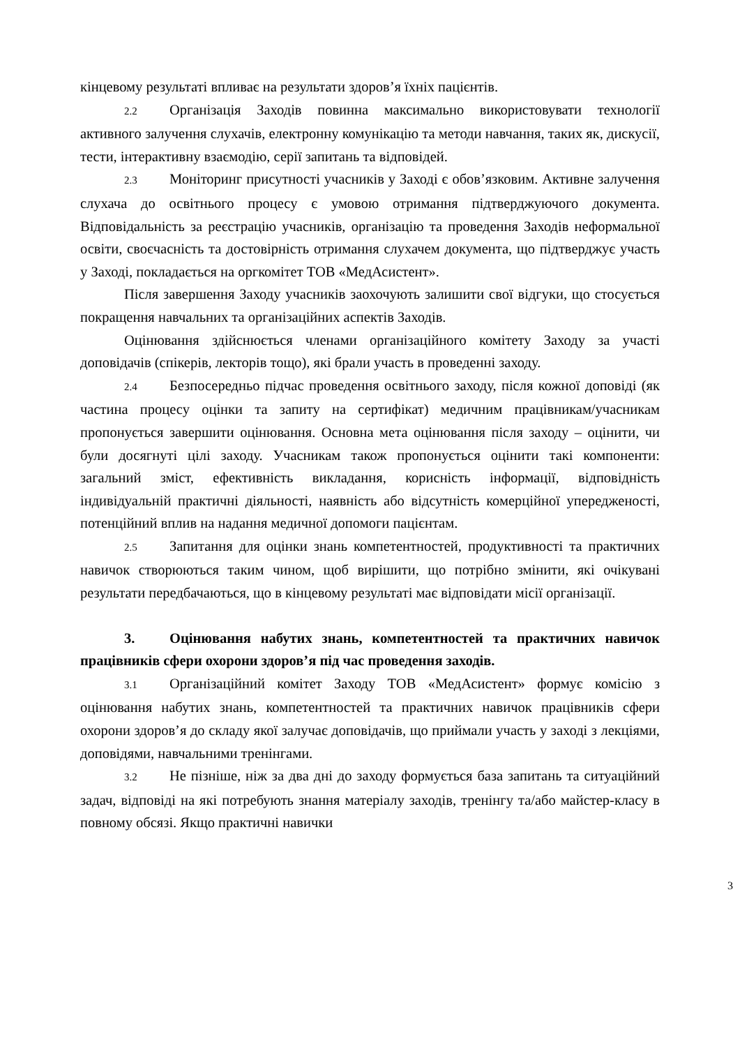кінцевому результаті впливає на результати здоров’я їхніх пацієнтів.
2.2 Організація Заходів повинна максимально використовувати технології активного залучення слухачів, електронну комунікацію та методи навчання, таких як, дискусії, тести, інтерактивну взаємодію, серії запитань та відповідей.
2.3 Моніторинг присутності учасників у Заході є обов’язковим. Активне залучення слухача до освітнього процесу є умовою отримання підтверджуючого документа. Відповідальність за реєстрацію учасників, організацію та проведення Заходів неформальної освіти, своєчасність та достовірність отримання слухачем документа, що підтверджує участь у Заході, покладається на оргкомітет ТОВ «МедАсистент».
Після завершення Заходу учасників заохочують залишити свої відгуки, що стосується покращення навчальних та організаційних аспектів Заходів.
Оцінювання здійснюється членами організаційного комітету Заходу за участі доповідачів (спікерів, лекторів тощо), які брали участь в проведенні заходу.
2.4 Безпосередньо підчас проведення освітнього заходу, після кожної доповіді (як частина процесу оцінки та запиту на сертифікат) медичним працівникам/учасникам пропонується завершити оцінювання. Основна мета оцінювання після заходу – оцінити, чи були досягнуті цілі заходу. Учасникам також пропонується оцінити такі компоненти: загальний зміст, ефективність викладання, корисність інформації, відповідність індивідуальній практичні діяльності, наявність або відсутність комерційної упередженості, потенційний вплив на надання медичної допомоги пацієнтам.
2.5 Запитання для оцінки знань компетентностей, продуктивності та практичних навичок створюються таким чином, щоб вирішити, що потрібно змінити, які очікувані результати передбачаються, що в кінцевому результаті має відповідати місії організації.
3. Оцінювання набутих знань, компетентностей та практичних навичок працівників сфери охорони здоров’я під час проведення заходів.
3.1 Організаційний комітет Заходу ТОВ «МедАсистент» формує комісію з оцінювання набутих знань, компетентностей та практичних навичок працівників сфери охорони здоров’я до складу якої залучає доповідачів, що приймали участь у заході з лекціями, доповідями, навчальними тренінгами.
3.2 Не пізніше, ніж за два дні до заходу формується база запитань та ситуаційний задач, відповіді на які потребують знання матеріалу заходів, тренінгу та/або майстер-класу в повному обсязі. Якщо практичні навички
3